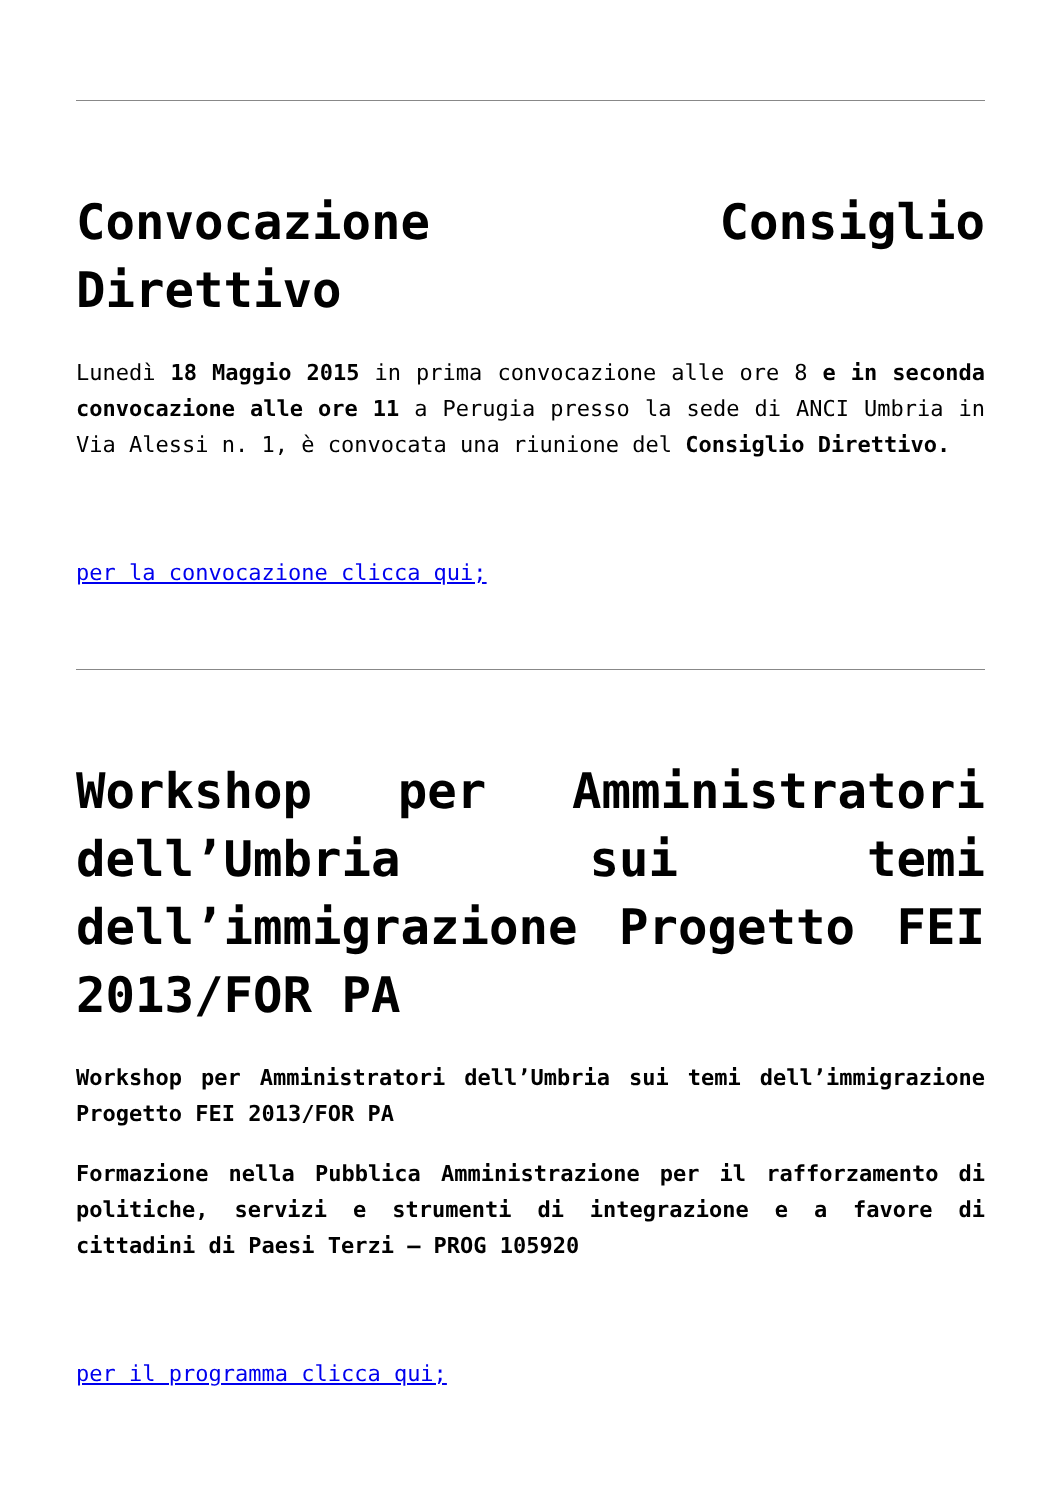Convocazione Consiglio Direttivo
Lunedì 18 Maggio 2015 in prima convocazione alle ore 8 e in seconda convocazione alle ore 11 a Perugia presso la sede di ANCI Umbria in Via Alessi n. 1, è convocata una riunione del Consiglio Direttivo.
per la convocazione clicca qui;
Workshop per Amministratori dell’Umbria sui temi dell’immigrazione Progetto FEI 2013/FOR PA
Workshop per Amministratori dell’Umbria sui temi dell’immigrazione Progetto FEI 2013/FOR PA
Formazione nella Pubblica Amministrazione per il rafforzamento di politiche, servizi e strumenti di integrazione e a favore di cittadini di Paesi Terzi – PROG 105920
per il programma clicca qui;